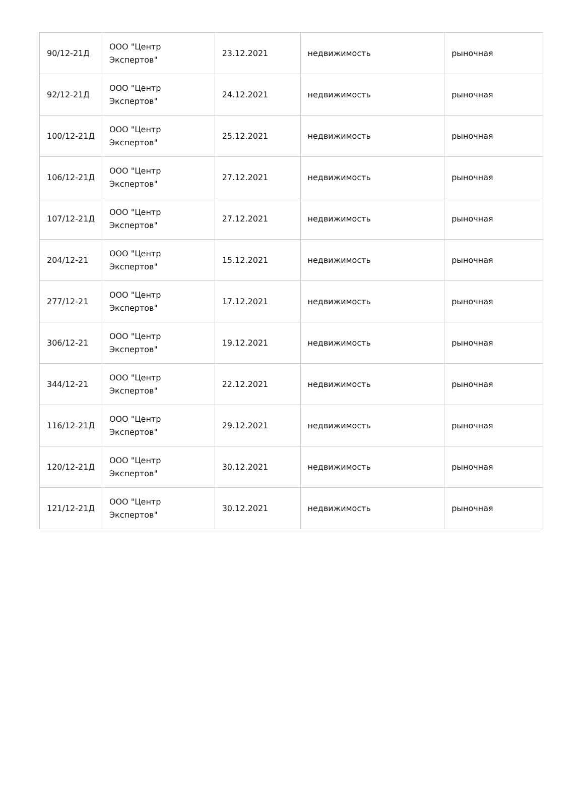| 90/12-21Д | ООО "Центр Экспертов" | 23.12.2021 | недвижимость | рыночная |
| 92/12-21Д | ООО "Центр Экспертов" | 24.12.2021 | недвижимость | рыночная |
| 100/12-21Д | ООО "Центр Экспертов" | 25.12.2021 | недвижимость | рыночная |
| 106/12-21Д | ООО "Центр Экспертов" | 27.12.2021 | недвижимость | рыночная |
| 107/12-21Д | ООО "Центр Экспертов" | 27.12.2021 | недвижимость | рыночная |
| 204/12-21 | ООО "Центр Экспертов" | 15.12.2021 | недвижимость | рыночная |
| 277/12-21 | ООО "Центр Экспертов" | 17.12.2021 | недвижимость | рыночная |
| 306/12-21 | ООО "Центр Экспертов" | 19.12.2021 | недвижимость | рыночная |
| 344/12-21 | ООО "Центр Экспертов" | 22.12.2021 | недвижимость | рыночная |
| 116/12-21Д | ООО "Центр Экспертов" | 29.12.2021 | недвижимость | рыночная |
| 120/12-21Д | ООО "Центр Экспертов" | 30.12.2021 | недвижимость | рыночная |
| 121/12-21Д | ООО "Центр Экспертов" | 30.12.2021 | недвижимость | рыночная |